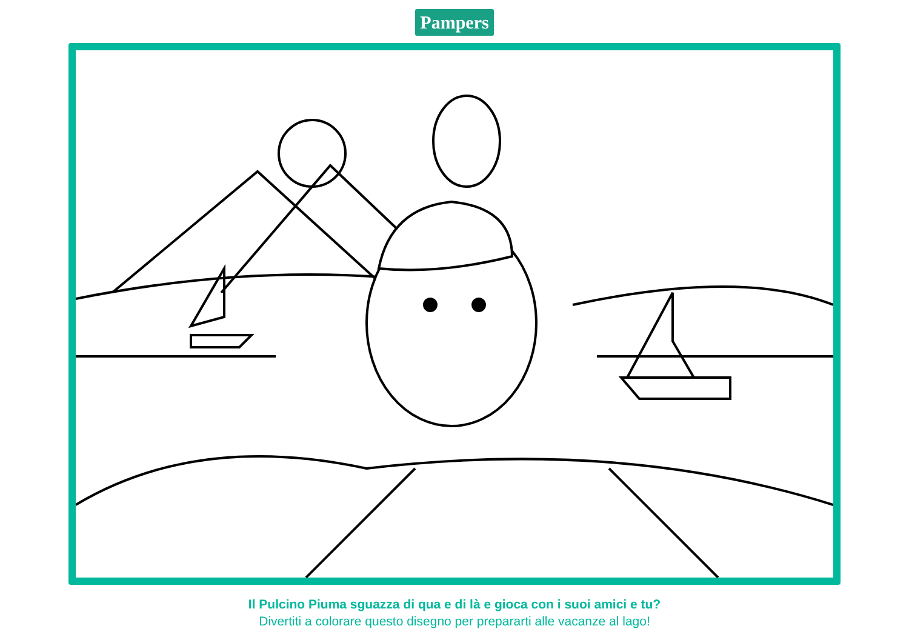Pampers
Il Pulcino Piuma sguazza di qua e di là e gioca con i suoi amici e tu?
Divertiti a colorare questo disegno per prepararti alle vacanze al lago!